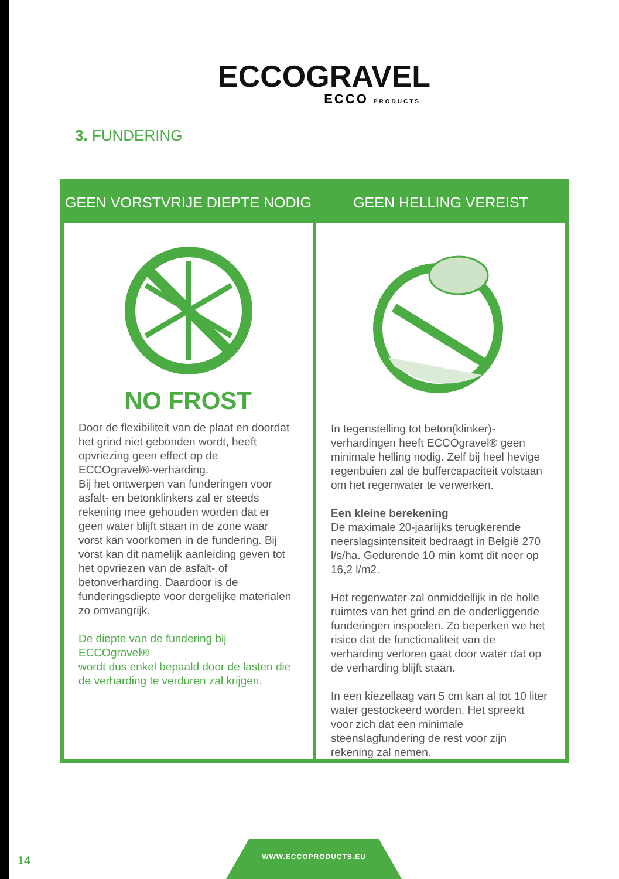ECCOGRAVEL
ECCO PRODUCTS
3. FUNDERING
GEEN VORSTVRIJE DIEPTE NODIG
NO FROST
Door de flexibiliteit van de plaat en doordat het grind niet gebonden wordt, heeft opvriezing geen effect op de ECCOgravel®-verharding.
Bij het ontwerpen van funderingen voor asfalt- en betonklinkers zal er steeds rekening mee gehouden worden dat er geen water blijft staan in de zone waar vorst kan voorkomen in de fundering. Bij vorst kan dit namelijk aanleiding geven tot het opvriezen van de asfalt- of betonverharding. Daardoor is de funderingsdiepte voor dergelijke materialen zo omvangrijk.
De diepte van de fundering bij ECCOgravel®
wordt dus enkel bepaald door de lasten die de verharding te verduren zal krijgen.
GEEN HELLING VEREIST
In tegenstelling tot beton(klinker)-verhardingen heeft ECCOgravel® geen minimale helling nodig. Zelf bij heel hevige regenbuien zal de buffercapaciteit volstaan om het regenwater te verwerken.
Een kleine berekening
De maximale 20-jaarlijks terugkerende neerslagsintensiteit bedraagt in België 270 l/s/ha. Gedurende 10 min komt dit neer op 16,2 l/m2.
Het regenwater zal onmiddellijk in de holle ruimtes van het grind en de onderliggende funderingen inspoelen. Zo beperken we het risico dat de functionaliteit van de verharding verloren gaat door water dat op de verharding blijft staan.
In een kiezellaag van 5 cm kan al tot 10 liter water gestockeerd worden. Het spreekt voor zich dat een minimale steenslagfundering de rest voor zijn rekening zal nemen.
14
WWW.ECCOPRODUCTS.EU